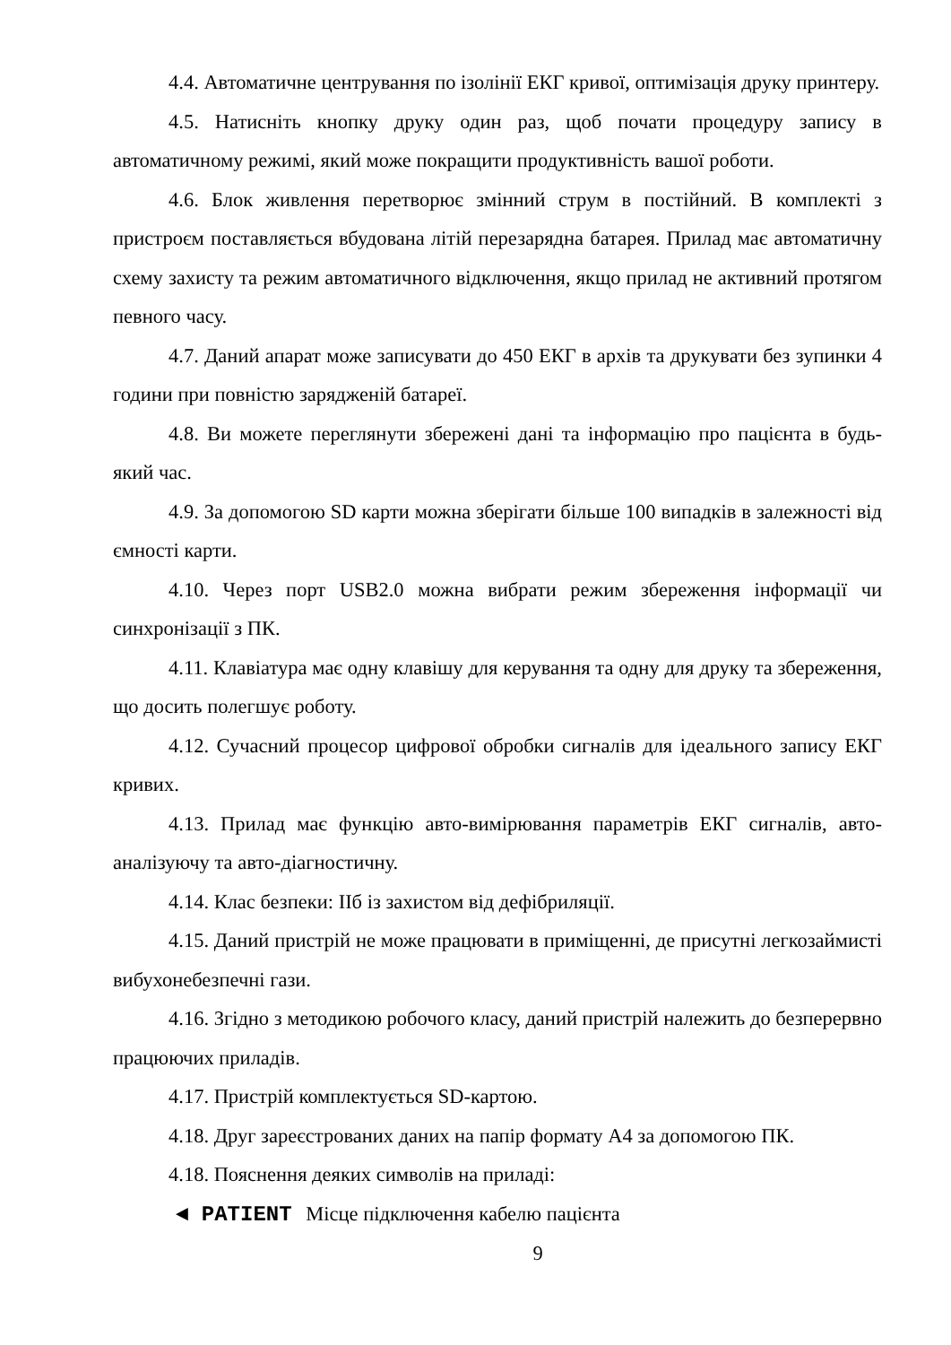4.4. Автоматичне центрування по ізолінії ЕКГ кривої, оптимізація друку принтеру.
4.5. Натисніть кнопку друку один раз, щоб почати процедуру запису в автоматичному режимі, який може покращити продуктивність вашої роботи.
4.6. Блок живлення перетворює змінний струм в постійний. В комплекті з пристроєм поставляється вбудована літій перезарядна батарея. Прилад має автоматичну схему захисту та режим автоматичного відключення, якщо прилад не активний протягом певного часу.
4.7. Даний апарат може записувати до 450 ЕКГ в архів та друкувати без зупинки 4 години при повністю зарядженій батареї.
4.8. Ви можете переглянути збережені дані та інформацію про пацієнта в будь-який час.
4.9. За допомогою SD карти можна зберігати більше 100 випадків в залежності від ємності карти.
4.10. Через порт USB2.0 можна вибрати режим збереження інформації чи синхронізації з ПК.
4.11. Клавіатура має одну клавішу для керування та одну для друку та збереження, що досить полегшує роботу.
4.12. Сучасний процесор цифрової обробки сигналів для ідеального запису ЕКГ кривих.
4.13. Прилад має функцію авто-вимірювання параметрів ЕКГ сигналів, авто-аналізуючу та авто-діагностичну.
4.14. Клас безпеки: ІІб із захистом від дефібриляції.
4.15. Даний пристрій не може працювати в приміщенні, де присутні легкозаймисті вибухонебезпечні гази.
4.16. Згідно з методикою робочого класу, даний пристрій належить до безперервно працюючих приладів.
4.17. Пристрій комплектується SD-картою.
4.18. Друг зареєстрованих даних на папір формату А4 за допомогою ПК.
4.18. Пояснення деяких символів на приладі:
◄ PATIENT Місце підключення кабелю пацієнта
9